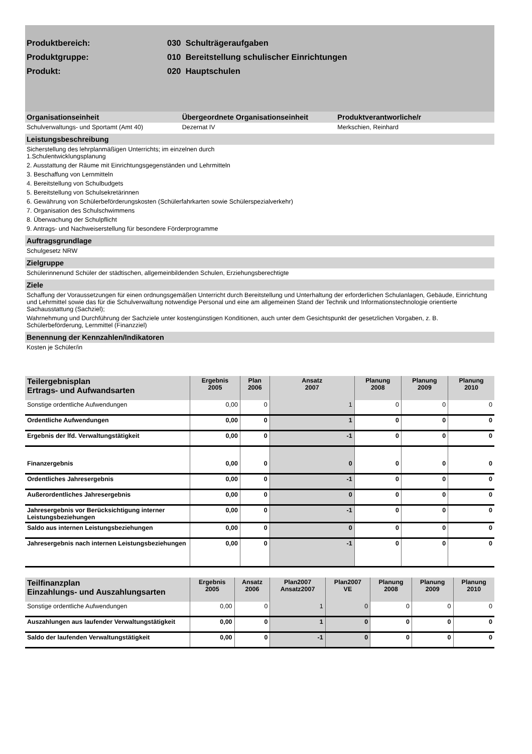Produktbereich: 030 Schulträgeraufgaben
Produktgruppe: 010 Bereitstellung schulischer Einrichtungen
Produkt: 020 Hauptschulen
Organisationseinheit Übergeordnete Organisationseinheit Produktverantworliche/r
Schulverwaltungs- und Sportamt (Amt 40) Dezernat IV Merkschien, Reinhard
Leistungsbeschreibung
Sicherstellung des lehrplanmäßigen Unterrichts; im einzelnen durch
1.Schulentwicklungsplanung
2. Ausstattung der Räume mit Einrichtungsgegenständen und Lehrmitteln
3. Beschaffung von Lernmitteln
4. Bereitstellung von Schulbudgets
5. Bereitstellung von Schulsekretärinnen
6. Gewährung von Schülerbeförderungskosten (Schülerfahrkarten sowie Schülerspezialverkehr)
7. Organisation des Schulschwimmens
8. Überwachung der Schulpflicht
9. Antrags- und Nachweiserstellung für besondere Förderprogramme
Auftragsgrundlage
Schulgesetz NRW
Zielgruppe
Schülerinnenund Schüler der städtischen, allgemeinbildenden Schulen, Erziehungsberechtigte
Ziele
Schaffung der Voraussetzungen für einen ordnungsgemäßen Unterricht durch Bereitstellung und Unterhaltung der erforderlichen Schulanlagen, Gebäude, Einrichtung und Lehrmittel sowie das für die Schulverwaltung notwendige Personal und eine am allgemeinen Stand der Technik und Informationstechnologie orientierte Sachausstattung (Sachziel);
Wahrnehmung und Durchführung der Sachziele unter kostengünstigen Konditionen, auch unter dem Gesichtspunkt der gesetzlichen Vorgaben, z. B. Schülerbeförderung, Lernmittel (Finanzziel)
Benennung der Kennzahlen/Indikatoren
Kosten je Schüler/in
| Teilergebnisplan Ertrags- und Aufwandsarten | Ergebnis 2005 | Plan 2006 | Ansatz 2007 | Planung 2008 | Planung 2009 | Planung 2010 |
| --- | --- | --- | --- | --- | --- | --- |
| Sonstige ordentliche Aufwendungen | 0,00 | 0 | 1 | 0 | 0 | 0 |
| Ordentliche Aufwendungen | 0,00 | 0 | 1 | 0 | 0 | 0 |
| Ergebnis der lfd. Verwaltungstätigkeit | 0,00 | 0 | -1 | 0 | 0 | 0 |
| Finanzergebnis | 0,00 | 0 | 0 | 0 | 0 | 0 |
| Ordentliches Jahresergebnis | 0,00 | 0 | -1 | 0 | 0 | 0 |
| Außerordentliches Jahresergebnis | 0,00 | 0 | 0 | 0 | 0 | 0 |
| Jahresergebnis vor Berücksichtigung interner Leistungsbeziehungen | 0,00 | 0 | -1 | 0 | 0 | 0 |
| Saldo aus internen Leistungsbeziehungen | 0,00 | 0 | 0 | 0 | 0 | 0 |
| Jahresergebnis nach internen Leistungsbeziehungen | 0,00 | 0 | -1 | 0 | 0 | 0 |
| Teilfinanzplan Einzahlungs- und Auszahlungsarten | Ergebnis 2005 | Ansatz 2006 | Plan2007 Ansatz2007 | Plan2007 VE | Planung 2008 | Planung 2009 | Planung 2010 |
| --- | --- | --- | --- | --- | --- | --- | --- |
| Sonstige ordentliche Aufwendungen | 0,00 | 0 | 1 | 0 | 0 | 0 | 0 |
| Auszahlungen aus laufender Verwaltungstätigkeit | 0,00 | 0 | 1 | 0 | 0 | 0 | 0 |
| Saldo der laufenden Verwaltungstätigkeit | 0,00 | 0 | -1 | 0 | 0 | 0 | 0 |